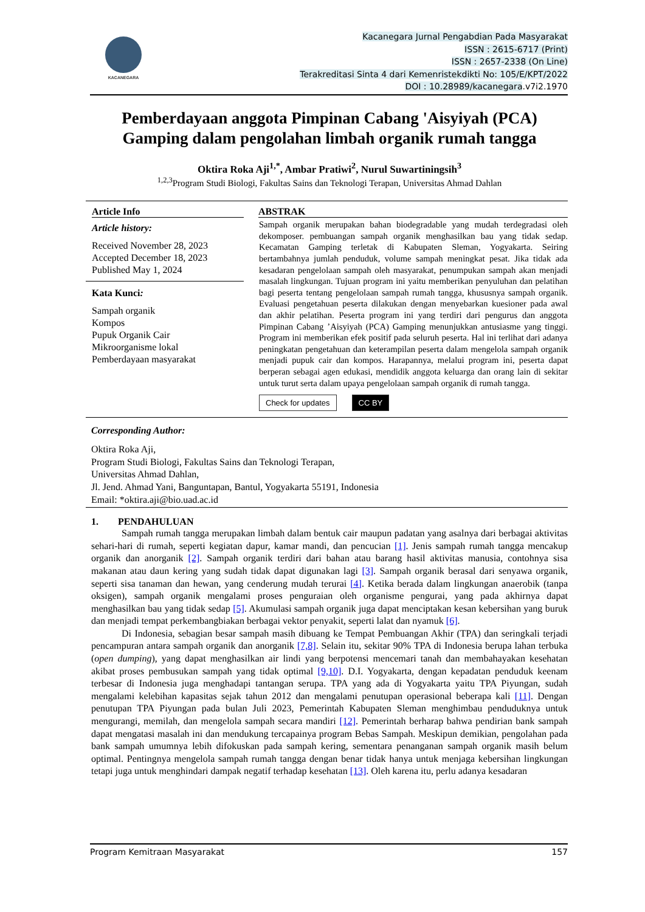KACANEGARA
Kacanegara Jurnal Pengabdian Pada Masyarakat
ISSN : 2615-6717 (Print)
ISSN : 2657-2338 (On Line)
Terakreditasi Sinta 4 dari Kemenristekdikti No: 105/E/KPT/2022
DOI : 10.28989/kacanegara.v7i2.1970
Pemberdayaan anggota Pimpinan Cabang 'Aisyiyah (PCA) Gamping dalam pengolahan limbah organik rumah tangga
Oktira Roka Aji<sup>1,*</sup>, Ambar Pratiwi<sup>2</sup>, Nurul Suwartiningsih<sup>3</sup>
<sup>1,2,3</sup>Program Studi Biologi, Fakultas Sains dan Teknologi Terapan, Universitas Ahmad Dahlan
Article Info
Article history:
Received November 28, 2023
Accepted December 18, 2023
Published May 1, 2024
Kata Kunci:
Sampah organik
Kompos
Pupuk Organik Cair
Mikroorganisme lokal
Pemberdayaan masyarakat
ABSTRAK
Sampah organik merupakan bahan biodegradable yang mudah terdegradasi oleh dekomposer. pembuangan sampah organik menghasilkan bau yang tidak sedap. Kecamatan Gamping terletak di Kabupaten Sleman, Yogyakarta. Seiring bertambahnya jumlah penduduk, volume sampah meningkat pesat. Jika tidak ada kesadaran pengelolaan sampah oleh masyarakat, penumpukan sampah akan menjadi masalah lingkungan. Tujuan program ini yaitu memberikan penyuluhan dan pelatihan bagi peserta tentang pengelolaan sampah rumah tangga, khususnya sampah organik. Evaluasi pengetahuan peserta dilakukan dengan menyebarkan kuesioner pada awal dan akhir pelatihan. Peserta program ini yang terdiri dari pengurus dan anggota Pimpinan Cabang ’Aisyiyah (PCA) Gamping menunjukkan antusiasme yang tinggi. Program ini memberikan efek positif pada seluruh peserta. Hal ini terlihat dari adanya peningkatan pengetahuan dan keterampilan peserta dalam mengelola sampah organik menjadi pupuk cair dan kompos. Harapannya, melalui program ini, peserta dapat berperan sebagai agen edukasi, mendidik anggota keluarga dan orang lain di sekitar untuk turut serta dalam upaya pengelolaan sampah organik di rumah tangga.
Check for updates CC BY
Corresponding Author:
Oktira Roka Aji,
Program Studi Biologi, Fakultas Sains dan Teknologi Terapan,
Universitas Ahmad Dahlan,
Jl. Jend. Ahmad Yani, Banguntapan, Bantul, Yogyakarta 55191, Indonesia
Email: *oktira.aji@bio.uad.ac.id
1. PENDAHULUAN
Sampah rumah tangga merupakan limbah dalam bentuk cair maupun padatan yang asalnya dari berbagai aktivitas sehari-hari di rumah, seperti kegiatan dapur, kamar mandi, dan pencucian [1]. Jenis sampah rumah tangga mencakup organik dan anorganik [2]. Sampah organik terdiri dari bahan atau barang hasil aktivitas manusia, contohnya sisa makanan atau daun kering yang sudah tidak dapat digunakan lagi [3]. Sampah organik berasal dari senyawa organik, seperti sisa tanaman dan hewan, yang cenderung mudah terurai [4]. Ketika berada dalam lingkungan anaerobik (tanpa oksigen), sampah organik mengalami proses penguraian oleh organisme pengurai, yang pada akhirnya dapat menghasilkan bau yang tidak sedap [5]. Akumulasi sampah organik juga dapat menciptakan kesan kebersihan yang buruk dan menjadi tempat perkembangbiakan berbagai vektor penyakit, seperti lalat dan nyamuk [6].
Di Indonesia, sebagian besar sampah masih dibuang ke Tempat Pembuangan Akhir (TPA) dan seringkali terjadi pencampuran antara sampah organik dan anorganik [7,8]. Selain itu, sekitar 90% TPA di Indonesia berupa lahan terbuka (open dumping), yang dapat menghasilkan air lindi yang berpotensi mencemari tanah dan membahayakan kesehatan akibat proses pembusukan sampah yang tidak optimal [9,10]. D.I. Yogyakarta, dengan kepadatan penduduk keenam terbesar di Indonesia juga menghadapi tantangan serupa. TPA yang ada di Yogyakarta yaitu TPA Piyungan, sudah mengalami kelebihan kapasitas sejak tahun 2012 dan mengalami penutupan operasional beberapa kali [11]. Dengan penutupan TPA Piyungan pada bulan Juli 2023, Pemerintah Kabupaten Sleman menghimbau penduduknya untuk mengurangi, memilah, dan mengelola sampah secara mandiri [12]. Pemerintah berharap bahwa pendirian bank sampah dapat mengatasi masalah ini dan mendukung tercapainya program Bebas Sampah. Meskipun demikian, pengolahan pada bank sampah umumnya lebih difokuskan pada sampah kering, sementara penanganan sampah organik masih belum optimal. Pentingnya mengelola sampah rumah tangga dengan benar tidak hanya untuk menjaga kebersihan lingkungan tetapi juga untuk menghindari dampak negatif terhadap kesehatan [13]. Oleh karena itu, perlu adanya kesadaran
Program Kemitraan Masyarakat 157